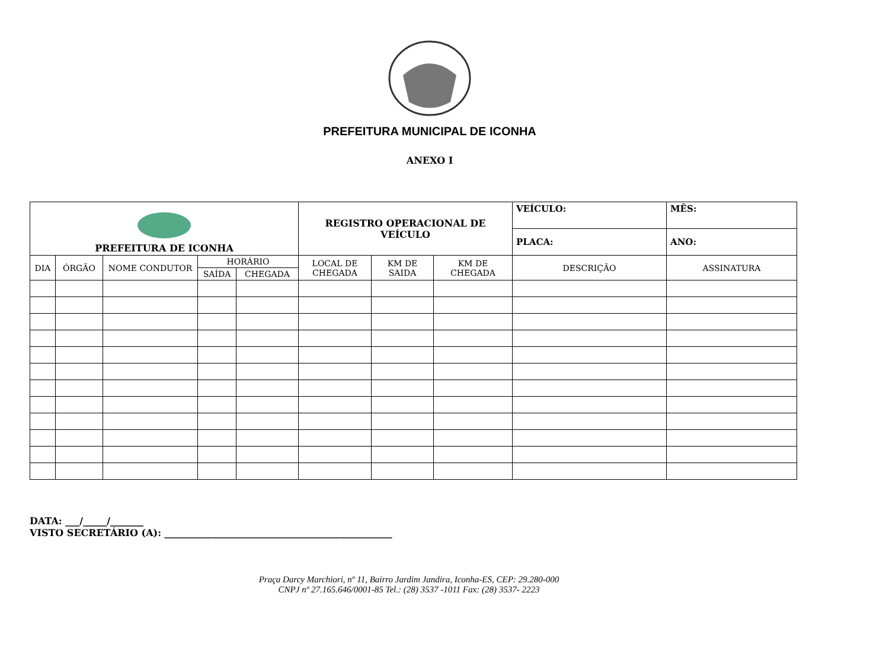PREFEITURA MUNICIPAL DE ICONHA
ANEXO I
| PREFEITURA DE ICONHA | | | | | REGISTRO OPERACIONAL DE VEÍCULO | | | VEÍCULO: | MÊS: |
| | | | | | | | | PLACA: | ANO: |
| DIA | ÓRGÃO | NOME CONDUTOR | HORÁRIO | | LOCAL DE CHEGADA | KM DE SAIDA | KM DE CHEGADA | DESCRIÇÃO | ASSINATURA |
| | | | SAÍDA | CHEGADA | | | | | |
DATA: ___/_____/_______
VISTO SECRETÁRIO (A): ________________________________________________
Praça Darcy Marchiori, nº 11, Bairro Jardim Jandira, Iconha-ES, CEP: 29.280-000
CNPJ nº 27.165.646/0001-85 Tel.: (28) 3537 -1011 Fax: (28) 3537- 2223